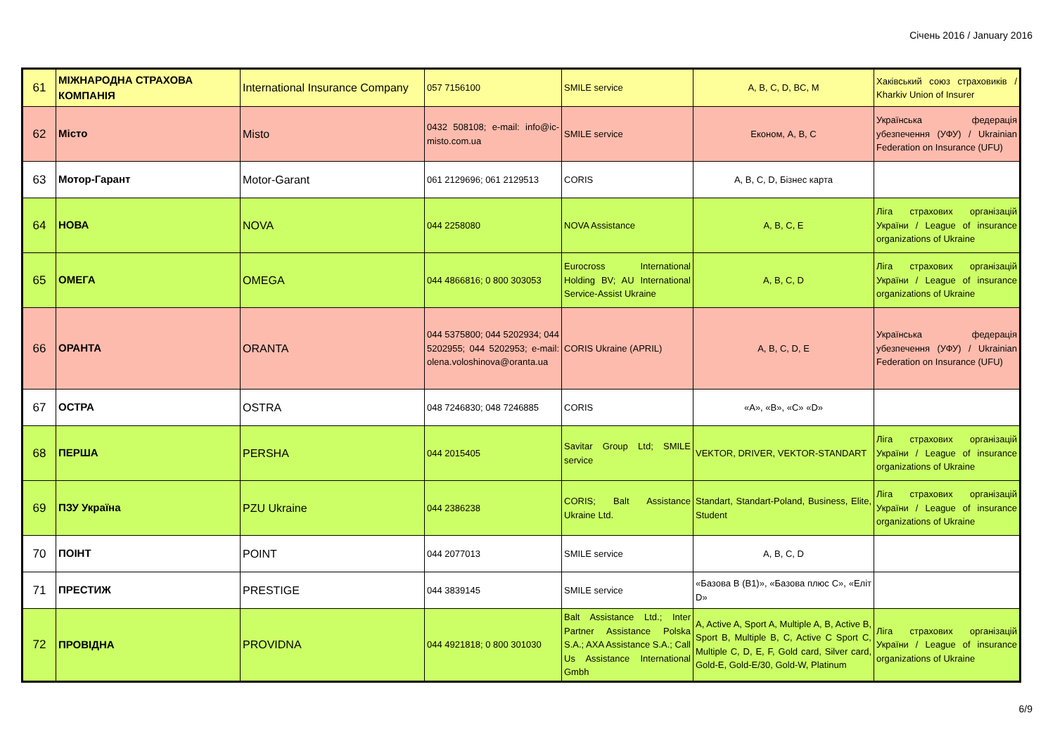Січень 2016 / January 2016
| 61 | МІЖНАРОДНА СТРАХОВА КОМПАНІЯ | International Insurance Company | 057 7156100 | SMILE service | A, B, C, D, BC, M | Хаківський союз страховиків / Kharkiv Union of Insurer |
| 62 | Місто | Misto | 0432 508108; e-mail: info@ic-misto.com.ua | SMILE service | Економ, A, B, C | Українська федерація убезпечення (УФУ) / Ukrainian Federation on Insurance (UFU) |
| 63 | Мотор-Гарант | Motor-Garant | 061 2129696; 061 2129513 | CORIS | A, B, C, D, Бізнес карта | |
| 64 | НОВА | NOVA | 044 2258080 | NOVA Assistance | A, B, C, E | Ліга страхових організацій України / League of insurance organizations of Ukraine |
| 65 | ОМЕГА | OMEGA | 044 4866816; 0 800 303053 | Eurocross International Holding BV; AU International Service-Assist Ukraine | A, B, C, D | Ліга страхових організацій України / League of insurance organizations of Ukraine |
| 66 | ОРАНТА | ORANTA | 044 5375800; 044 5202934; 044 5202955; 044 5202953; e-mail: olena.voloshinova@oranta.ua | CORIS Ukraine (APRIL) | A, B, C, D, E | Українська федерація убезпечення (УФУ) / Ukrainian Federation on Insurance (UFU) |
| 67 | ОСТРА | OSTRA | 048 7246830; 048 7246885 | CORIS | «A», «B», «C» «D» | |
| 68 | ПЕРША | PERSHA | 044 2015405 | Savitar Group Ltd; SMILE service | VEKTOR, DRIVER, VEKTOR-STANDART | Ліга страхових організацій України / League of insurance organizations of Ukraine |
| 69 | ПЗУ Україна | PZU Ukraine | 044 2386238 | CORIS; Balt Assistance Ukraine Ltd. | Standart, Standart-Poland, Business, Elite, Student | Ліга страхових організацій України / League of insurance organizations of Ukraine |
| 70 | ПОІНТ | POINT | 044 2077013 | SMILE service | A, B, C, D | |
| 71 | ПРЕСТИЖ | PRESTIGE | 044 3839145 | SMILE service | «Базова B (B1)», «Базова плюс C», «Еліт D» | |
| 72 | ПРОВІДНА | PROVIDNA | 044 4921818; 0 800 301030 | Balt Assistance Ltd.; Inter Partner Assistance Polska S.A.; AXA Assistance S.A.; Call Us Assistance International Gmbh | A, Active A, Sport A, Multiple A, B, Active B, Sport B, Multiple B, C, Active C Sport C, Multiple C, D, E, F, Gold card, Silver card, Gold-E, Gold-E/30, Gold-W, Platinum | Ліга страхових організацій України / League of insurance organizations of Ukraine |
6/9